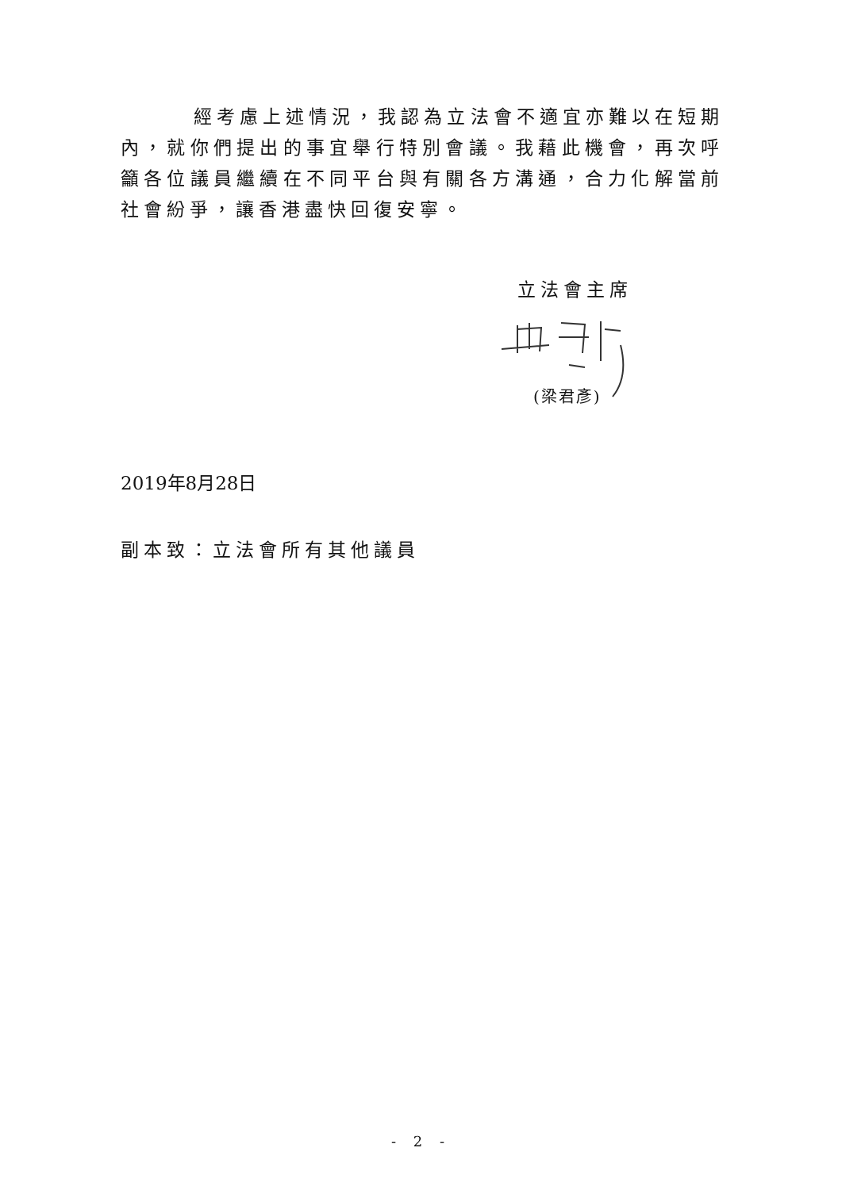經考慮上述情況，我認為立法會不適宜亦難以在短期內，就你們提出的事宜舉行特別會議。我藉此機會，再次呼籲各位議員繼續在不同平台與有關各方溝通，合力化解當前社會紛爭，讓香港盡快回復安寧。
立法會主席
(梁君彥)
2019年8月28日
副本致：立法會所有其他議員
- 2 -